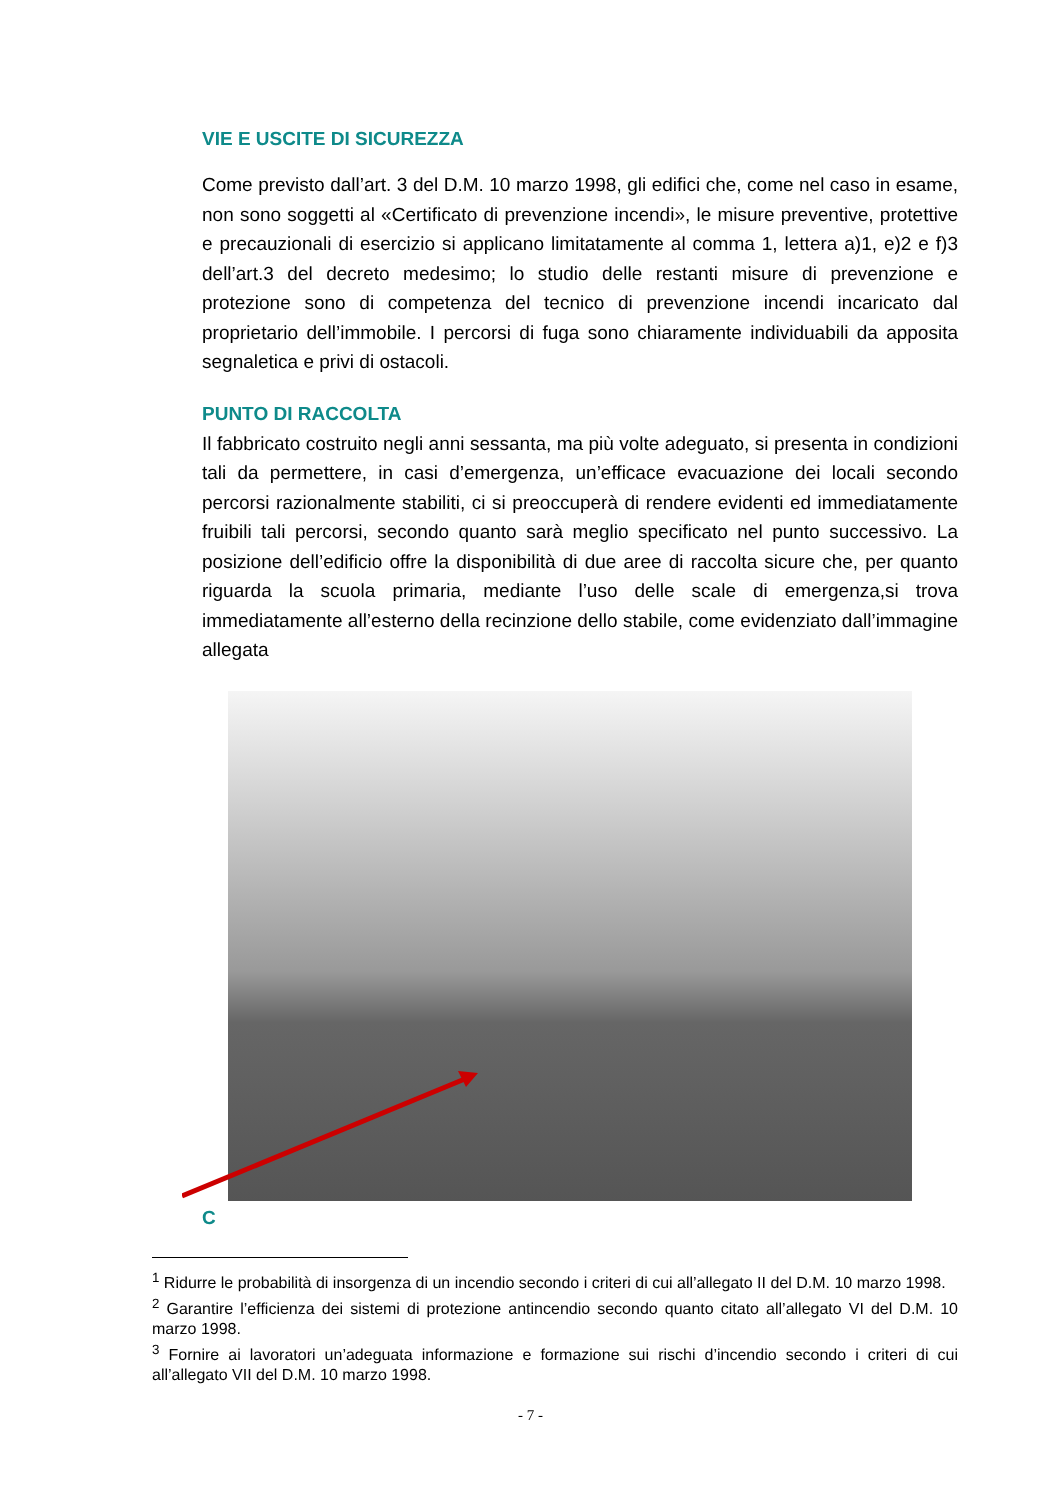VIE E USCITE DI SICUREZZA
Come previsto dall’art. 3 del D.M. 10 marzo 1998, gli edifici che, come nel caso in esame, non sono soggetti al «Certificato di prevenzione incendi», le misure preventive, protettive e precauzionali di esercizio si applicano limitatamente al comma 1, lettera a)1, e)2 e f)3 dell’art.3 del decreto medesimo; lo studio delle restanti misure di prevenzione e protezione sono di competenza del tecnico di prevenzione incendi incaricato dal proprietario dell’immobile. I percorsi di fuga sono chiaramente individuabili da apposita segnaletica e privi di ostacoli.
PUNTO DI RACCOLTA
Il fabbricato costruito negli anni sessanta, ma più volte adeguato, si presenta in condizioni tali da permettere, in casi d’emergenza, un’efficace evacuazione dei locali secondo percorsi razionalmente stabiliti, ci si preoccuperà di rendere evidenti ed immediatamente fruibili tali percorsi, secondo quanto sarà meglio specificato nel punto successivo. La posizione dell’edificio offre la disponibilità di due aree di raccolta sicure che, per quanto riguarda la scuola primaria, mediante l’uso delle scale di emergenza,si trova immediatamente all’esterno della recinzione dello stabile, come evidenziato dall’immagine allegata
C
<sup>1</sup> Ridurre le probabilità di insorgenza di un incendio secondo i criteri di cui all’allegato II del D.M. 10 marzo 1998.
<sup>2</sup> Garantire l’efficienza dei sistemi di protezione antincendio secondo quanto citato all’allegato VI del D.M. 10 marzo 1998.
<sup>3</sup> Fornire ai lavoratori un’adeguata informazione e formazione sui rischi d’incendio secondo i criteri di cui all’allegato VII del D.M. 10 marzo 1998.
- 7 -